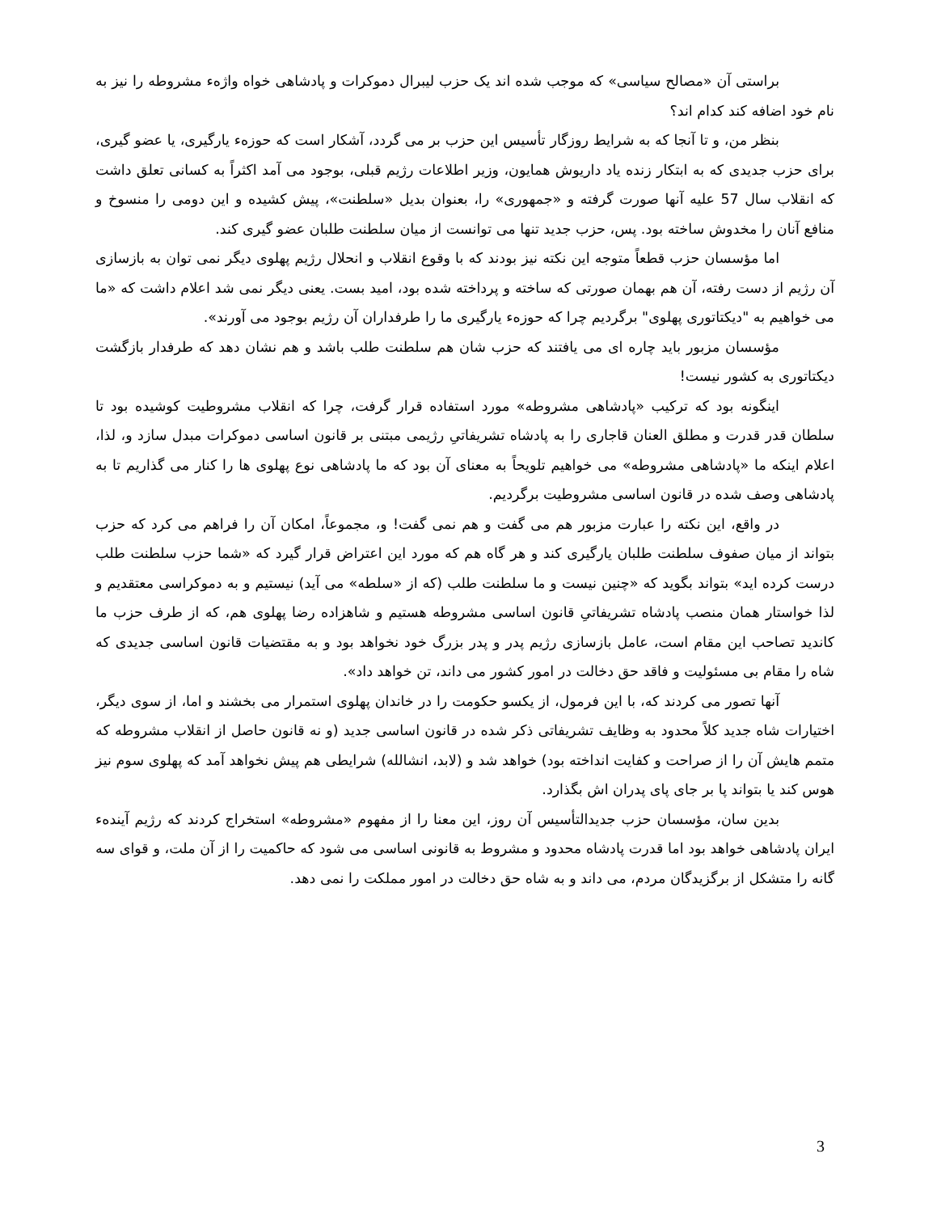براستی آن «مصالح سیاسی» که موجب شده اند یک حزب لیبرال دموکرات و پادشاهی خواه واژهء مشروطه را نیز به نام خود اضافه کند کدام اند؟
بنظر من، و تا آنجا که به شرایط روزگار تأسیس این حزب بر می گردد، آشکار است که حوزهء یارگیری، یا عضو گیری، برای حزب جدیدی که به ابتکار زنده یاد داریوش همایون، وزیر اطلاعات رژیم قبلی، بوجود می آمد اکثراً به کسانی تعلق داشت که انقلاب سال 57 علیه آنها صورت گرفته و «جمهوری» را، بعنوان بدیل «سلطنت»، پیش کشیده و این دومی را منسوخ و منافع آنان را مخدوش ساخته بود. پس، حزب جدید تنها می توانست از میان سلطنت طلبان عضو گیری کند.
اما مؤسسان حزب قطعاً متوجه این نکته نیز بودند که با وقوع انقلاب و انحلال رژیم پهلوی دیگر نمی توان به بازسازی آن رژیم از دست رفته، آن هم بهمان صورتی که ساخته و پرداخته شده بود، امید بست. یعنی دیگر نمی شد اعلام داشت که «ما می خواهیم به "دیکتاتوری پهلوی" برگردیم چرا که حوزهء یارگیری ما را طرفداران آن رژیم بوجود می آورند».
مؤسسان مزبور باید چاره ای می یافتند که حزب شان هم سلطنت طلب باشد و هم نشان دهد که طرفدار بازگشت دیکتاتوری به کشور نیست!
اینگونه بود که ترکیب «پادشاهی مشروطه» مورد استفاده قرار گرفت، چرا که انقلاب مشروطیت کوشیده بود تا سلطان قدر قدرت و مطلق العنان قاجاری را به پادشاه تشریفاتیِ رژیمی مبتنی بر قانون اساسی دموکرات مبدل سازد و، لذا، اعلام اینکه ما «پادشاهی مشروطه» می خواهیم تلویحاً به معنای آن بود که ما پادشاهی نوع پهلوی ها را کنار می گذاریم تا به پادشاهی وصف شده در قانون اساسی مشروطیت برگردیم.
در واقع، این نکته را عبارت مزبور هم می گفت و هم نمی گفت! و، مجموعاً، امکان آن را فراهم می کرد که حزب بتواند از میان صفوف سلطنت طلبان یارگیری کند و هر گاه هم که مورد این اعتراض قرار گیرد که «شما حزب سلطنت طلب درست کرده اید» بتواند بگوید که «چنین نیست و ما سلطنت طلب (که از «سلطه» می آید) نیستیم و به دموکراسی معتقدیم و لذا خواستار همان منصب پادشاه تشریفاتیِ قانون اساسی مشروطه هستیم و شاهزاده رضا پهلوی هم، که از طرف حزب ما کاندید تصاحب این مقام است، عامل بازسازی رژیم پدر و پدر بزرگ خود نخواهد بود و به مقتضیات قانون اساسی جدیدی که شاه را مقام بی مسئولیت و فاقد حق دخالت در امور کشور می داند، تن خواهد داد».
آنها تصور می کردند که، با این فرمول، از یکسو حکومت را در خاندان پهلوی استمرار می بخشند و اما، از سوی دیگر، اختیارات شاه جدید کلاً محدود به وظایف تشریفاتی ذکر شده در قانون اساسی جدید (و نه قانون حاصل از انقلاب مشروطه که متمم هایش آن را از صراحت و کفایت انداخته بود) خواهد شد و (لابد، انشالله) شرایطی هم پیش نخواهد آمد که پهلوی سوم نیز هوس کند یا بتواند پا بر جای پای پدران اش بگذارد.
بدین سان، مؤسسان حزب جدیدالتأسیس آن روز، این معنا را از مفهوم «مشروطه» استخراج کردند که رژیم آیندهء ایران پادشاهی خواهد بود اما قدرت پادشاه محدود و مشروط به قانونی اساسی می شود که حاکمیت را از آن ملت، و قوای سه گانه را متشکل از برگزیدگان مردم، می داند و به شاه حق دخالت در امور مملکت را نمی دهد.
3